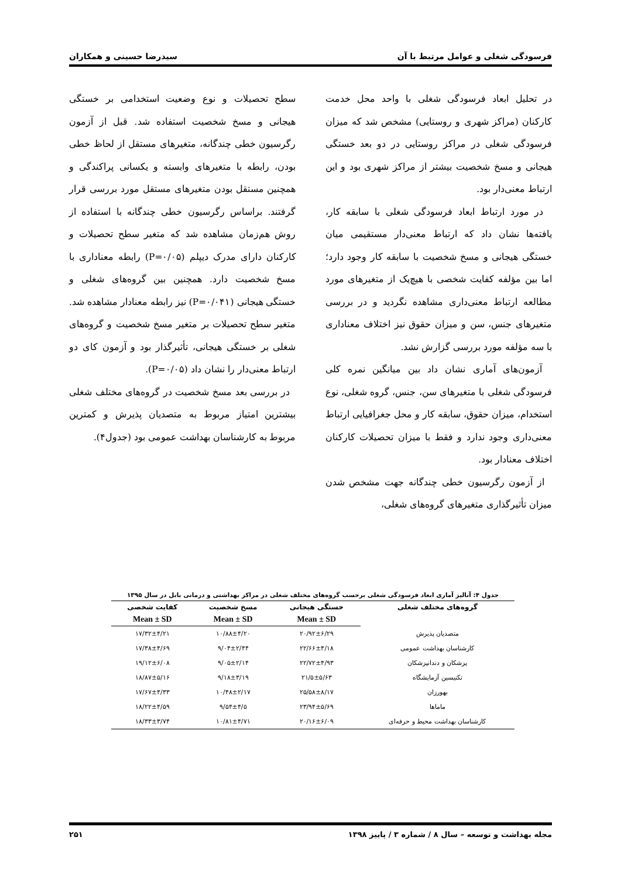فرسودگی شغلی و عوامل مرتبط با آن سیدرضا حسینی و همکاران
در تحلیل ابعاد فرسودگی شغلی با واحد محل خدمت کارکنان (مراکز شهری و روستایی) مشخص شد که میزان فرسودگی شغلی در مراکز روستایی در دو بعد خستگی هیجانی و مسخ شخصیت بیشتر از مراکز شهری بود و این ارتباط معنی‌دار بود.
در مورد ارتباط ابعاد فرسودگی شغلی با سابقه کار، یافته‌ها نشان داد که ارتباط معنی‌دار مستقیمی میان خستگی هیجانی و مسخ شخصیت با سابقه کار وجود دارد؛ اما بین مؤلفه کفایت شخصی با هیچ‌یک از متغیرهای مورد مطالعه ارتباط معنی‌داری مشاهده نگردید و در بررسی متغیرهای جنس، سن و میزان حقوق نیز اختلاف معناداری با سه مؤلفه مورد بررسی گزارش نشد.
آزمون‌های آماری نشان داد بین میانگین نمره کلی فرسودگی شغلی با متغیرهای سن، جنس، گروه شغلی، نوع استخدام، میزان حقوق، سابقه کار و محل جغرافیایی ارتباط معنی‌داری وجود ندارد و فقط با میزان تحصیلات کارکنان اختلاف معنادار بود.
از آزمون رگرسیون خطی چندگانه جهت مشخص شدن میزان تأثیرگذاری متغیرهای گروه‌های شغلی،
سطح تحصیلات و نوع وضعیت استخدامی بر خستگی هیجانی و مسخ شخصیت استفاده شد. قبل از آزمون رگرسیون خطی چندگانه، متغیرهای مستقل از لحاظ خطی بودن، رابطه با متغیرهای وابسته و یکسانی پراکندگی و همچنین مستقل بودن متغیرهای مستقل مورد بررسی قرار گرفتند. براساس رگرسیون خطی چندگانه با استفاده از روش هم‌زمان مشاهده شد که متغیر سطح تحصیلات و کارکنان دارای مدرک دیپلم (P=۰/۰۵) رابطه معناداری با مسخ شخصیت دارد. همچنین بین گروه‌های شغلی و خستگی هیجانی (P=۰/۰۴۱) نیز رابطه معنادار مشاهده شد. متغیر سطح تحصیلات بر متغیر مسخ شخصیت و گروه‌های شغلی بر خستگی هیجانی، تأثیرگذار بود و آزمون کای دو ارتباط معنی‌دار را نشان داد (P=۰/۰۵).
در بررسی بعد مسخ شخصیت در گروه‌های مختلف شغلی بیشترین امتیاز مربوط به متصدیان پذیرش و کمترین مربوط به کارشناسان بهداشت عمومی بود (جدول۴).
جدول ۴: آنالیز آماری ابعاد فرسودگی شغلی برحسب گروه‌های مختلف شغلی در مراکز بهداشتی و درمانی بابل در سال ۱۳۹۵
| گروه‌های مختلف شغلی | خستگی هیجانی | مسخ شخصیت | کفایت شخصی |
| --- | --- | --- | --- |
| | Mean ± SD | Mean ± SD | Mean ± SD |
| متصدیان پذیرش | ۲۰/۹۲±۶/۲۹ | ۱۰/۸۸±۴/۲۰ | ۱۷/۳۲±۴/۲۱ |
| کارشناسان بهداشت عمومی | ۲۲/۶۶±۴/۱۸ | ۹/۰۴±۲/۴۴ | ۱۷/۳۸±۴/۶۹ |
| پزشکان و دندانپزشکان | ۲۲/۷۲±۴/۹۳ | ۹/۰۵±۲/۱۴ | ۱۹/۱۲±۶/۰۸ |
| تکنیسین آزمایشگاه | ۲۱/۵±۵/۶۳ | ۹/۱۸±۳/۱۹ | ۱۸/۸۷±۵/۱۶ |
| بهورزان | ۲۵/۵۸±۸/۱۷ | ۱۰/۴۸±۲/۱۷ | ۱۷/۶۷±۴/۳۳ |
| ماماها | ۲۳/۹۴±۵/۶۹ | ۹/۵۴±۴/۵ | ۱۸/۲۲±۴/۵۹ |
| کارشناسان بهداشت محیط و حرفه‌ای | ۲۰/۱۶±۶/۰۹ | ۱۰/۸۱±۴/۷۱ | ۱۸/۳۳±۳/۷۴ |
مجله بهداشت و توسعه – سال ۸ / شماره ۳ / پاییز ۱۳۹۸ ۲۵۱